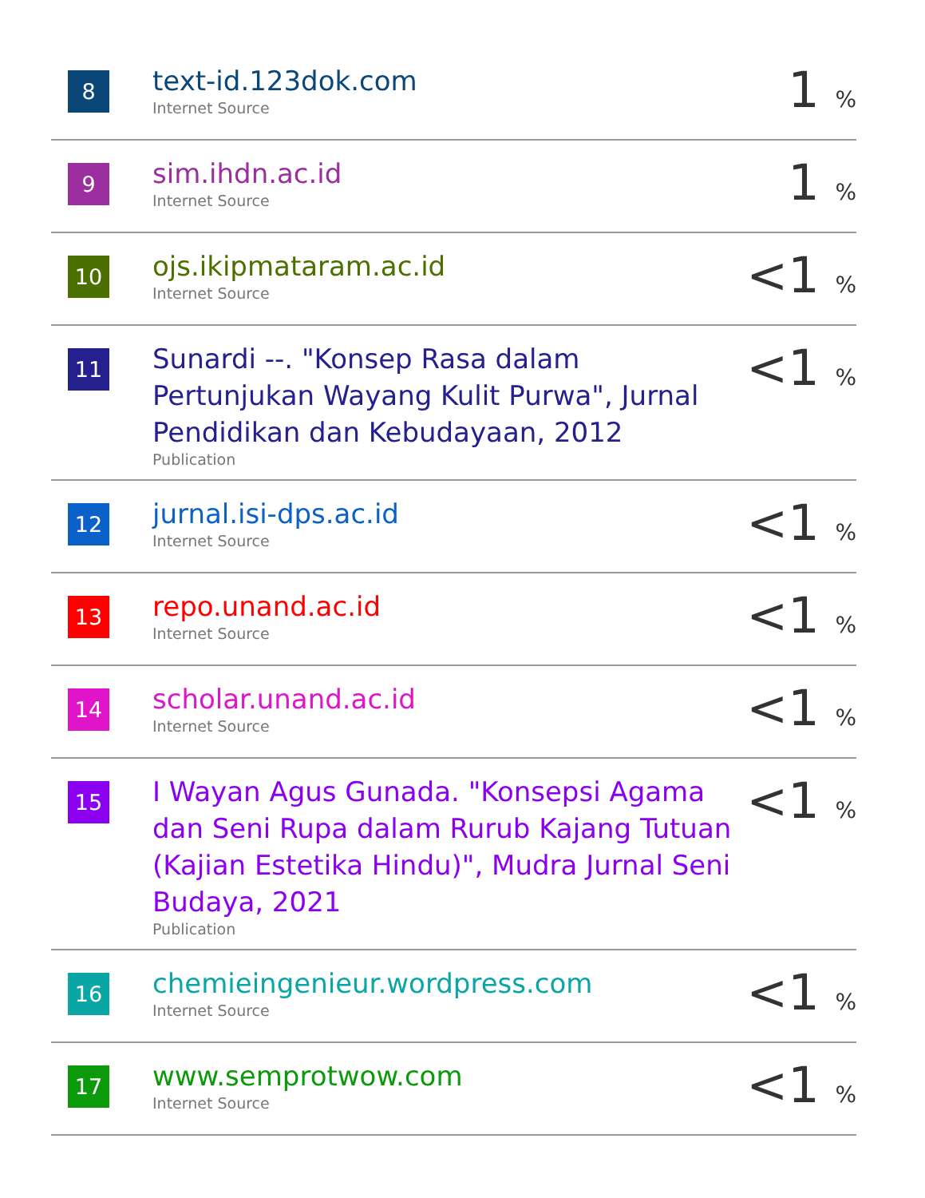| 8 | text-id.123dok.com Internet Source | 1 % |
| 9 | sim.ihdn.ac.id Internet Source | 1 % |
| 10 | ojs.ikipmataram.ac.id Internet Source | <1 % |
| 11 | Sunardi --. "Konsep Rasa dalam Pertunjukan Wayang Kulit Purwa", Jurnal Pendidikan dan Kebudayaan, 2012 Publication | <1 % |
| 12 | jurnal.isi-dps.ac.id Internet Source | <1 % |
| 13 | repo.unand.ac.id Internet Source | <1 % |
| 14 | scholar.unand.ac.id Internet Source | <1 % |
| 15 | I Wayan Agus Gunada. "Konsepsi Agama dan Seni Rupa dalam Rurub Kajang Tutuan (Kajian Estetika Hindu)", Mudra Jurnal Seni Budaya, 2021 Publication | <1 % |
| 16 | chemieingenieur.wordpress.com Internet Source | <1 % |
| 17 | www.semprotwow.com Internet Source | <1 % |